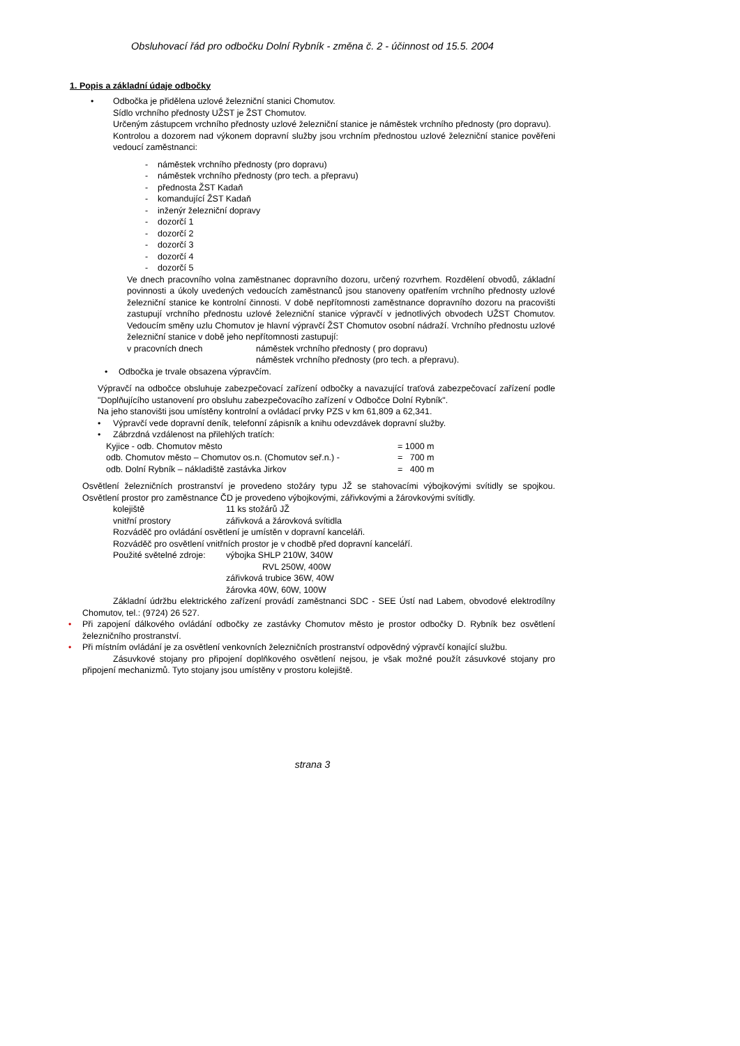Obsluhovací řád pro odbočku Dolní Rybník - změna č. 2 - účinnost od 15.5. 2004
1. Popis a základní údaje odbočky
• Odbočka je přidělena uzlové železniční stanici Chomutov.
Sídlo vrchního přednosty UŽST je ŽST Chomutov.
Určeným zástupcem vrchního přednosty uzlové železniční stanice je náměstek vrchního přednosty (pro dopravu).
Kontrolou a dozorem nad výkonem dopravní služby jsou vrchním přednostou uzlové železniční stanice pověřeni vedoucí zaměstnanci:
- náměstek vrchního přednosty (pro dopravu)
- náměstek vrchního přednosty (pro tech. a přepravu)
- přednosta ŽST Kadaň
- komandující ŽST Kadaň
- inženýr železniční dopravy
- dozorčí 1
- dozorčí 2
- dozorčí 3
- dozorčí 4
- dozorčí 5
Ve dnech pracovního volna zaměstnanec dopravního dozoru, určený rozvrhem. Rozdělení obvodů, základní povinnosti a úkoly uvedených vedoucích zaměstnanců jsou stanoveny opatřením vrchního přednosty uzlové železniční stanice ke kontrolní činnosti. V době nepřítomnosti zaměstnance dopravního dozoru na pracovišti zastupují vrchního přednostu uzlové železniční stanice výpravčí v jednotlivých obvodech UŽST Chomutov. Vedoucím směny uzlu Chomutov je hlavní výpravčí ŽST Chomutov osobní nádraží. Vrchního přednostu uzlové železniční stanice v době jeho nepřítomnosti zastupují:
| v pracovních dnech | náměstek vrchního přednosty ( pro dopravu) |
| | náměstek vrchního přednosty (pro tech. a přepravu). |
• Odbočka je trvale obsazena výpravčím.
Výpravčí na odbočce obsluhuje zabezpečovací zařízení odbočky a navazující traťová zabezpečovací zařízení podle "Doplňujícího ustanovení pro obsluhu zabezpečovacího zařízení v Odbočce Dolní Rybník".
Na jeho stanovišti jsou umístěny kontrolní a ovládací prvky PZS v km 61,809 a 62,341.
• Výpravčí vede dopravní deník, telefonní zápisník a knihu odevzdávek dopravní služby.
• Zábrzdná vzdálenost na přilehlých tratích:
| Kyjice - odb. Chomutov město | = 1000 m |
| odb. Chomutov město – Chomutov os.n. (Chomutov seř.n.) - | = 700 m |
| odb. Dolní Rybník – nákladiště zastávka Jirkov | = 400 m |
Osvětlení železničních prostranství je provedeno stožáry typu JŽ se stahovacími výbojkovými svítidly se spojkou. Osvětlení prostor pro zaměstnance ČD je provedeno výbojkovými, zářivkovými a žárovkovými svítidly.
| kolejiště | 11 ks stožárů JŽ |
| vnitřní prostory | zářivková a žárovková svítidla |
Rozváděč pro ovládání osvětlení je umístěn v dopravní kanceláři.
Rozváděč pro osvětlení vnitřních prostor je v chodbě před dopravní kanceláří.
| Použité světelné zdroje: | výbojka SHLP 210W, 340W |
| | RVL 250W, 400W |
| | zářivková trubice 36W, 40W |
| | žárovka 40W, 60W, 100W |
Základní údržbu elektrického zařízení provádí zaměstnanci SDC - SEE Ústí nad Labem, obvodové elektrodílny Chomutov, tel.: (9724) 26 527.
• Při zapojení dálkového ovládání odbočky ze zastávky Chomutov město je prostor odbočky D. Rybník bez osvětlení železničního prostranství.
• Při místním ovládání je za osvětlení venkovních železničních prostranství odpovědný výpravčí konající službu.
Zásuvkové stojany pro připojení doplňkového osvětlení nejsou, je však možné použít zásuvkové stojany pro připojení mechanizmů. Tyto stojany jsou umístěny v prostoru kolejiště.
strana 3